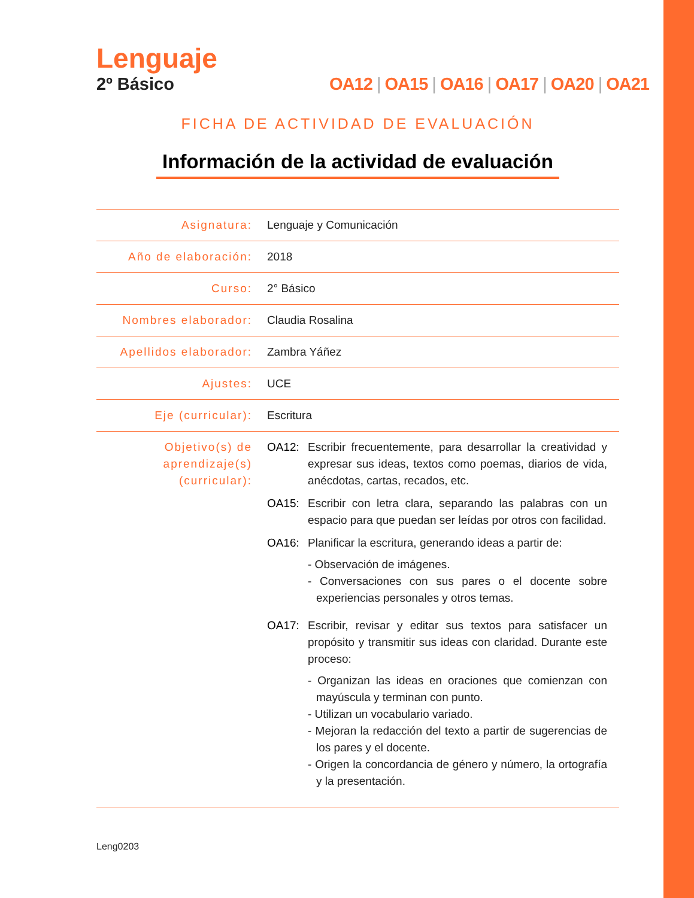Lenguaje
2º Básico OA12 | OA15 | OA16 | OA17 | OA20 | OA21
FICHA DE ACTIVIDAD DE EVALUACIÓN
Información de la actividad de evaluación
| Asignatura: | Lenguaje y Comunicación |
| Año de elaboración: | 2018 |
| Curso: | 2° Básico |
| Nombres elaborador: | Claudia Rosalina |
| Apellidos elaborador: | Zambra Yáñez |
| Ajustes: | UCE |
| Eje (curricular): | Escritura |
| Objetivo(s) de aprendizaje(s) (curricular): | OA12: Escribir frecuentemente, para desarrollar la creatividad y expresar sus ideas, textos como poemas, diarios de vida, anécdotas, cartas, recados, etc. OA15: Escribir con letra clara, separando las palabras con un espacio para que puedan ser leídas por otros con facilidad. OA16: Planificar la escritura, generando ideas a partir de: - Observación de imágenes. - Conversaciones con sus pares o el docente sobre experiencias personales y otros temas. OA17: Escribir, revisar y editar sus textos para satisfacer un propósito y transmitir sus ideas con claridad. Durante este proceso: - Organizan las ideas en oraciones que comienzan con mayúscula y terminan con punto. - Utilizan un vocabulario variado. - Mejoran la redacción del texto a partir de sugerencias de los pares y el docente. - Origen la concordancia de género y número, la ortografía y la presentación. |
Leng0203